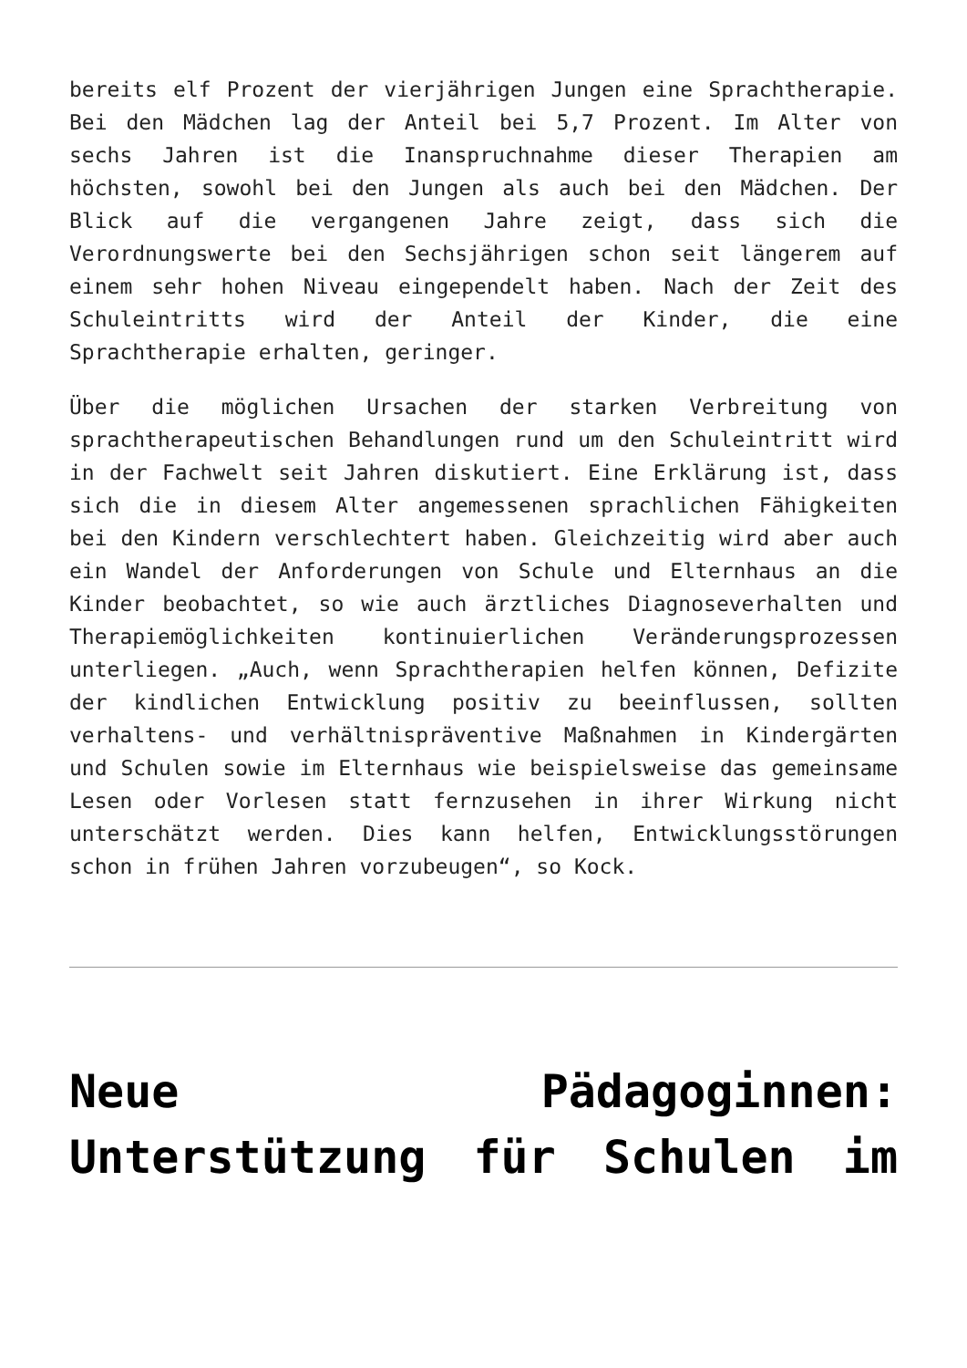bereits elf Prozent der vierjährigen Jungen eine Sprachtherapie. Bei den Mädchen lag der Anteil bei 5,7 Prozent. Im Alter von sechs Jahren ist die Inanspruchnahme dieser Therapien am höchsten, sowohl bei den Jungen als auch bei den Mädchen. Der Blick auf die vergangenen Jahre zeigt, dass sich die Verordnungswerte bei den Sechsjährigen schon seit längerem auf einem sehr hohen Niveau eingependelt haben. Nach der Zeit des Schuleintritts wird der Anteil der Kinder, die eine Sprachtherapie erhalten, geringer.
Über die möglichen Ursachen der starken Verbreitung von sprachtherapeutischen Behandlungen rund um den Schuleintritt wird in der Fachwelt seit Jahren diskutiert. Eine Erklärung ist, dass sich die in diesem Alter angemessenen sprachlichen Fähigkeiten bei den Kindern verschlechtert haben. Gleichzeitig wird aber auch ein Wandel der Anforderungen von Schule und Elternhaus an die Kinder beobachtet, so wie auch ärztliches Diagnoseverhalten und Therapiemöglichkeiten kontinuierlichen Veränderungsprozessen unterliegen. „Auch, wenn Sprachtherapien helfen können, Defizite der kindlichen Entwicklung positiv zu beeinflussen, sollten verhaltens- und verhältnispräventive Maßnahmen in Kindergärten und Schulen sowie im Elternhaus wie beispielsweise das gemeinsame Lesen oder Vorlesen statt fernzusehen in ihrer Wirkung nicht unterschätzt werden. Dies kann helfen, Entwicklungsstörungen schon in frühen Jahren vorzubeugen“, so Kock.
Neue Pädagoginnen: Unterstützung für Schulen im